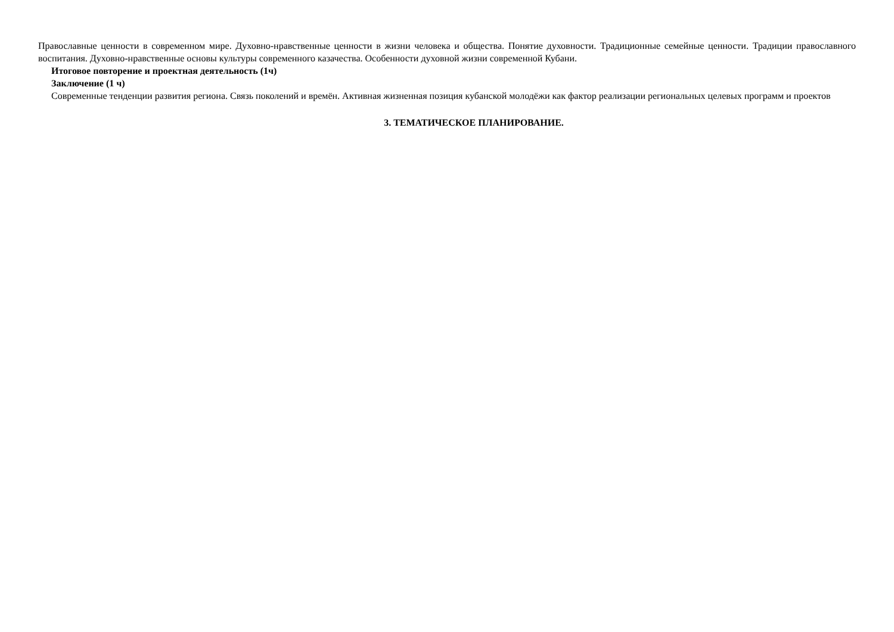Православные ценности в современном мире. Духовно-нравственные ценности в жизни человека и общества. Понятие духовности. Традиционные семейные ценности. Традиции православного воспитания. Духовно-нравственные основы культуры современного казачества. Особенности духовной жизни современной Кубани.
Итоговое повторение и проектная деятельность (1ч)
Заключение (1 ч)
Современные тенденции развития региона. Связь поколений и времён. Активная жизненная позиция кубанской молодёжи как фактор реализации региональных целевых программ и проектов
3. ТЕМАТИЧЕСКОЕ ПЛАНИРОВАНИЕ.